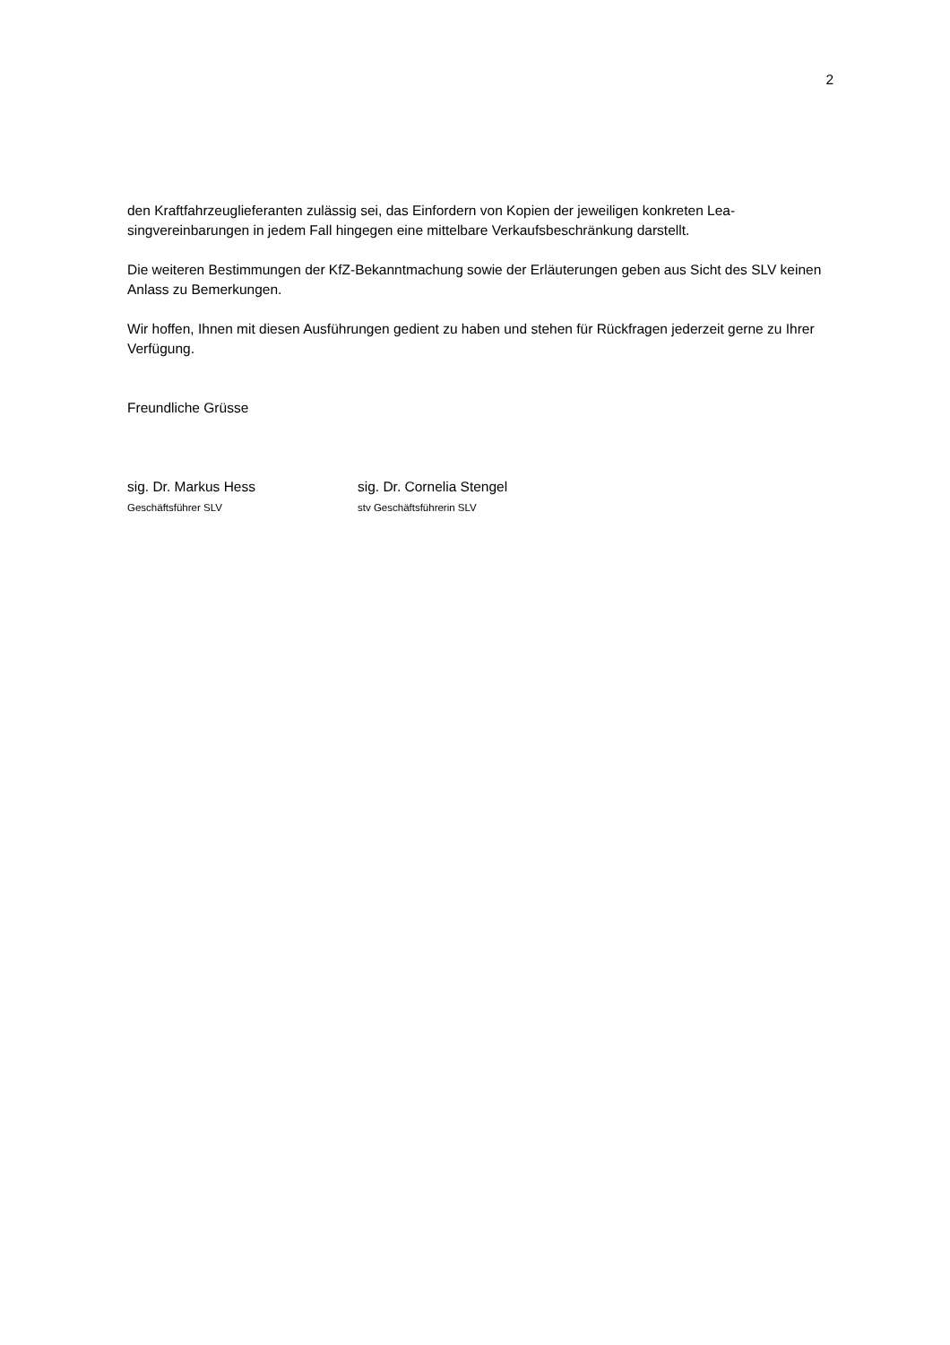2
den Kraftfahrzeuglieferanten zulässig sei, das Einfordern von Kopien der jeweiligen konkreten Lea-singvereinbarungen in jedem Fall hingegen eine mittelbare Verkaufsbeschränkung darstellt.
Die weiteren Bestimmungen der KfZ-Bekanntmachung sowie der Erläuterungen geben aus Sicht des SLV keinen Anlass zu Bemerkungen.
Wir hoffen, Ihnen mit diesen Ausführungen gedient zu haben und stehen für Rückfragen jederzeit gerne zu Ihrer Verfügung.
Freundliche Grüsse
sig. Dr. Markus Hess
Geschäftsführer SLV
sig. Dr. Cornelia Stengel
stv Geschäftsführerin SLV